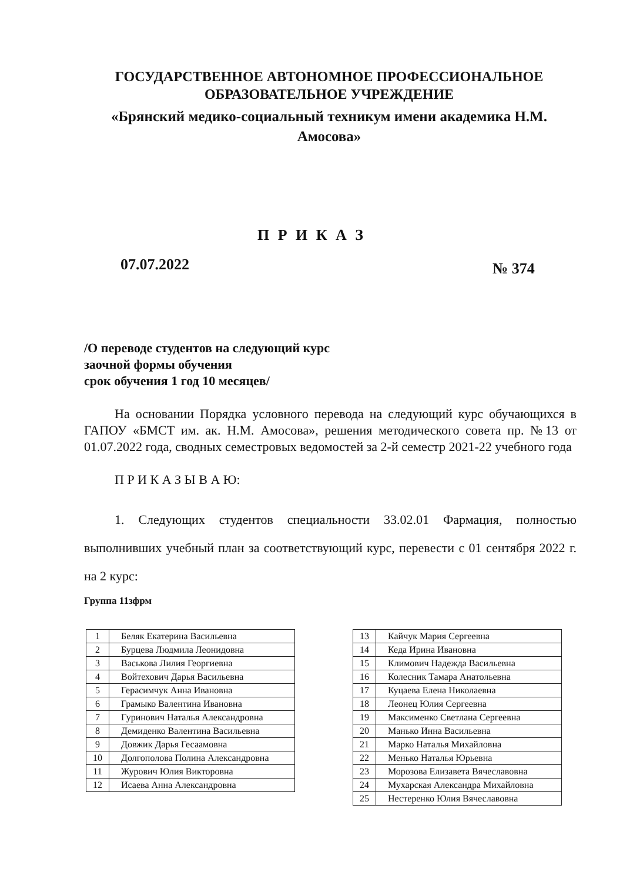ГОСУДАРСТВЕННОЕ АВТОНОМНОЕ ПРОФЕССИОНАЛЬНОЕ
ОБРАЗОВАТЕЛЬНОЕ УЧРЕЖДЕНИЕ
«Брянский медико-социальный техникум имени академика Н.М. Амосова»
П Р И К А З
07.07.2022 № 374
/О переводе студентов на следующий курс
заочной формы обучения
срок обучения 1 год 10 месяцев/
На основании Порядка условного перевода на следующий курс обучающихся в ГАПОУ «БМСТ им. ак. Н.М. Амосова», решения методического совета пр. №13 от 01.07.2022 года, сводных семестровых ведомостей за 2-й семестр 2021-22 учебного года
П Р И К А З Ы В А Ю:
1. Следующих студентов специальности 33.02.01 Фармация, полностью выполнивших учебный план за соответствующий курс, перевести с 01 сентября 2022 г. на 2 курс:
Группа 11зфрм
| 1 | Беляк Екатерина Васильевна |
| 2 | Бурцева Людмила Леонидовна |
| 3 | Васькова Лилия Георгиевна |
| 4 | Войтехович Дарья Васильевна |
| 5 | Герасимчук Анна Ивановна |
| 6 | Грамыко Валентина Ивановна |
| 7 | Гуринович Наталья Александровна |
| 8 | Демиденко Валентина Васильевна |
| 9 | Довжик Дарья Гесаамовна |
| 10 | Долгополова Полина Александровна |
| 11 | Журович Юлия Викторовна |
| 12 | Исаева Анна Александровна |
| 13 | Кайчук Мария Сергеевна |
| 14 | Кеда Ирина Ивановна |
| 15 | Климович Надежда Васильевна |
| 16 | Колесник Тамара Анатольевна |
| 17 | Куцаева Елена Николаевна |
| 18 | Леонец Юлия Сергеевна |
| 19 | Максименко Светлана Сергеевна |
| 20 | Манько Инна Васильевна |
| 21 | Марко Наталья Михайловна |
| 22 | Менько Наталья Юрьевна |
| 23 | Морозова Елизавета Вячеславовна |
| 24 | Мухарская Александра Михайловна |
| 25 | Нестеренко Юлия Вячеславовна |